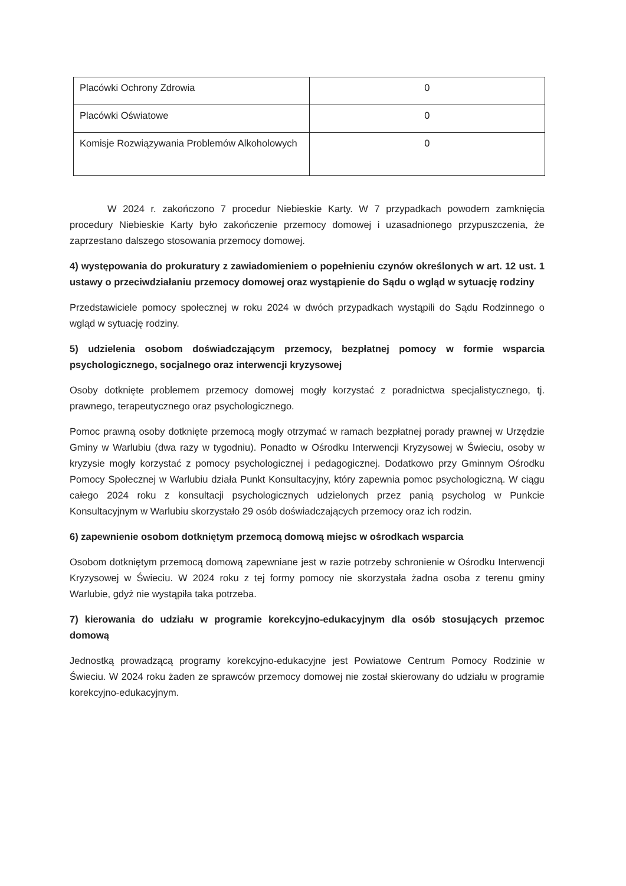| Placówki Ochrony Zdrowia | 0 |
| Placówki Oświatowe | 0 |
| Komisje Rozwiązywania Problemów Alkoholowych | 0 |
W 2024 r. zakończono 7 procedur Niebieskie Karty. W 7 przypadkach powodem zamknięcia procedury Niebieskie Karty było zakończenie przemocy domowej i uzasadnionego przypuszczenia, że zaprzestano dalszego stosowania przemocy domowej.
4) występowania do prokuratury z zawiadomieniem o popełnieniu czynów określonych w art. 12 ust. 1 ustawy o przeciwdziałaniu przemocy domowej oraz wystąpienie do Sądu o wgląd w sytuację rodziny
Przedstawiciele pomocy społecznej w roku 2024 w dwóch przypadkach wystąpili do Sądu Rodzinnego o wgląd w sytuację rodziny.
5) udzielenia osobom doświadczającym przemocy, bezpłatnej pomocy w formie wsparcia psychologicznego, socjalnego oraz interwencji kryzysowej
Osoby dotknięte problemem przemocy domowej mogły korzystać z poradnictwa specjalistycznego, tj. prawnego, terapeutycznego oraz psychologicznego.
Pomoc prawną osoby dotknięte przemocą mogły otrzymać w ramach bezpłatnej porady prawnej w Urzędzie Gminy w Warlubiu (dwa razy w tygodniu). Ponadto w Ośrodku Interwencji Kryzysowej w Świeciu, osoby w kryzysie mogły korzystać z pomocy psychologicznej i pedagogicznej. Dodatkowo przy Gminnym Ośrodku Pomocy Społecznej w Warlubiu działa Punkt Konsultacyjny, który zapewnia pomoc psychologiczną. W ciągu całego 2024 roku z konsultacji psychologicznych udzielonych przez panią psycholog w Punkcie Konsultacyjnym w Warlubiu skorzystało 29 osób doświadczających przemocy oraz ich rodzin.
6) zapewnienie osobom dotkniętym przemocą domową miejsc w ośrodkach wsparcia
Osobom dotkniętym przemocą domową zapewniane jest w razie potrzeby schronienie w Ośrodku Interwencji Kryzysowej w Świeciu. W 2024 roku z tej formy pomocy nie skorzystała żadna osoba z terenu gminy Warlubie, gdyż nie wystąpiła taka potrzeba.
7) kierowania do udziału w programie korekcyjno-edukacyjnym dla osób stosujących przemoc domową
Jednostką prowadzącą programy korekcyjno-edukacyjne jest Powiatowe Centrum Pomocy Rodzinie w Świeciu. W 2024 roku żaden ze sprawców przemocy domowej nie został skierowany do udziału w programie korekcyjno-edukacyjnym.